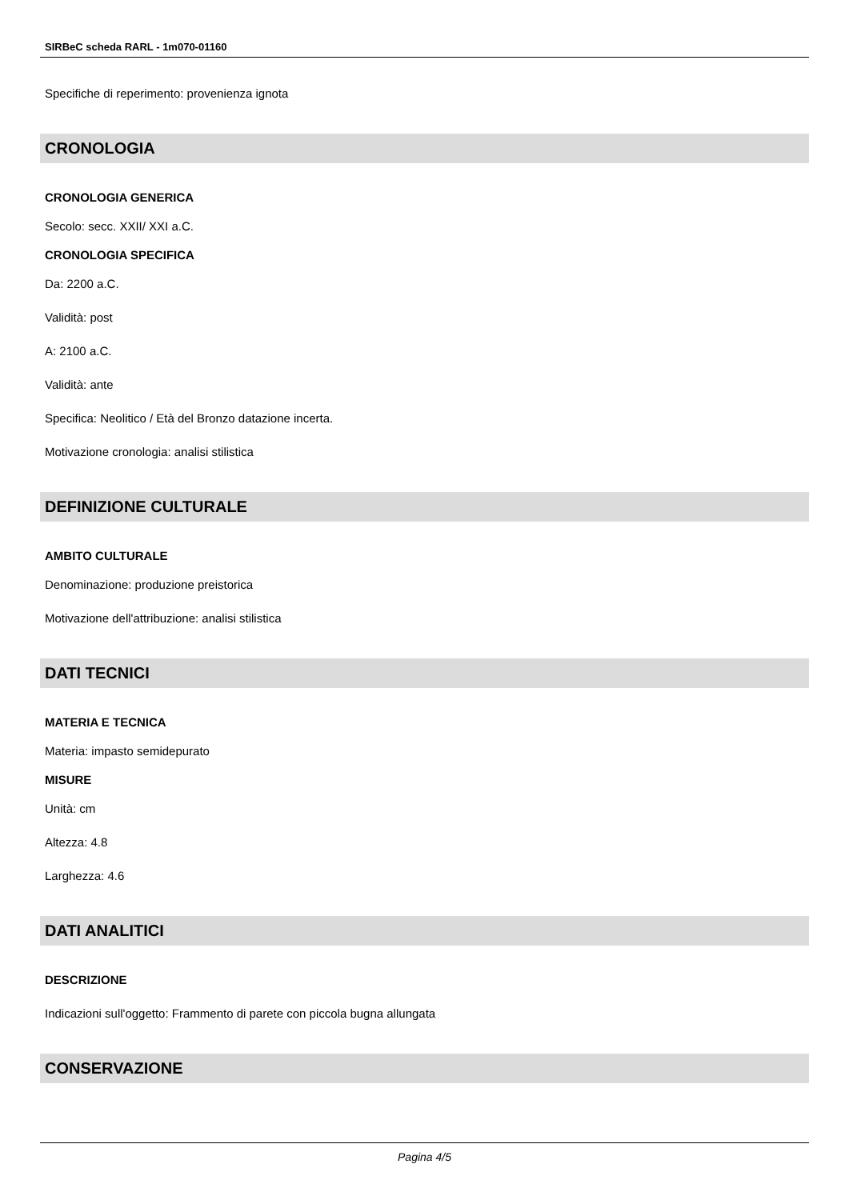SIRBeC scheda RARL - 1m070-01160
Specifiche di reperimento: provenienza ignota
CRONOLOGIA
CRONOLOGIA GENERICA
Secolo: secc. XXII/ XXI a.C.
CRONOLOGIA SPECIFICA
Da: 2200 a.C.
Validità: post
A: 2100 a.C.
Validità: ante
Specifica: Neolitico / Età del Bronzo datazione incerta.
Motivazione cronologia: analisi stilistica
DEFINIZIONE CULTURALE
AMBITO CULTURALE
Denominazione: produzione preistorica
Motivazione dell'attribuzione: analisi stilistica
DATI TECNICI
MATERIA E TECNICA
Materia: impasto semidepurato
MISURE
Unità: cm
Altezza: 4.8
Larghezza: 4.6
DATI ANALITICI
DESCRIZIONE
Indicazioni sull'oggetto: Frammento di parete con piccola bugna allungata
CONSERVAZIONE
Pagina 4/5